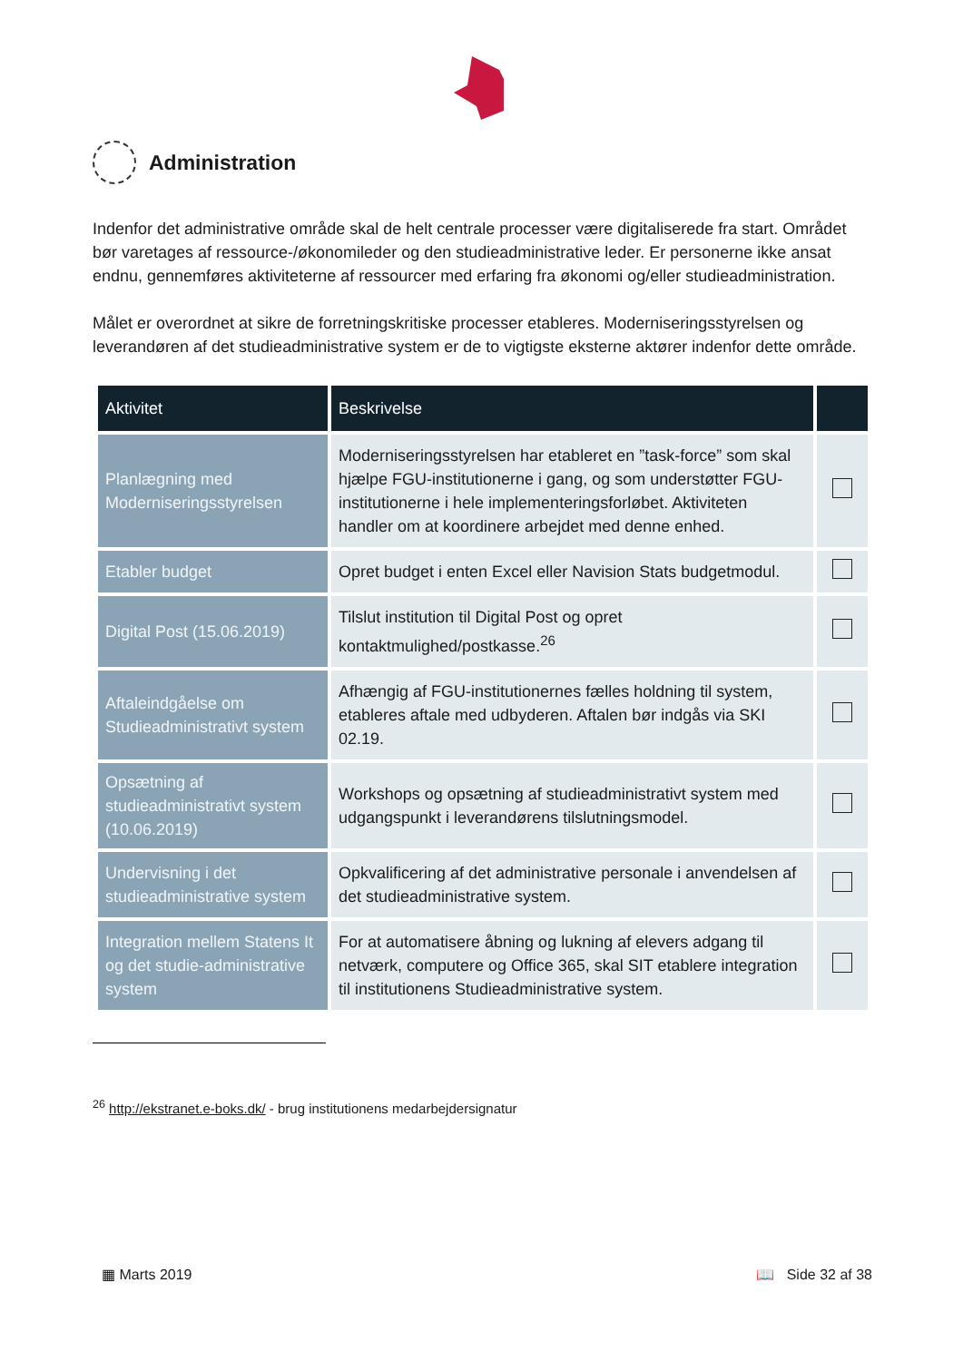Administration
Indenfor det administrative område skal de helt centrale processer være digitaliserede fra start. Området bør varetages af ressource-/økonomileder og den studieadministrative leder. Er personerne ikke ansat endnu, gennemføres aktiviteterne af ressourcer med erfaring fra økonomi og/eller studieadministration.
Målet er overordnet at sikre de forretningskritiske processer etableres. Moderniseringsstyrelsen og leverandøren af det studieadministrative system er de to vigtigste eksterne aktører indenfor dette område.
| Aktivitet | Beskrivelse | |
| --- | --- | --- |
| Planlægning med Moderniseringsstyrelsen | Moderniseringsstyrelsen har etableret en ”task-force” som skal hjælpe FGU-institutionerne i gang, og som understøtter FGU-institutionerne i hele implementeringsforløbet. Aktiviteten handler om at koordinere arbejdet med denne enhed. | |
| Etabler budget | Opret budget i enten Excel eller Navision Stats budgetmodul. | |
| Digital Post (15.06.2019) | Tilslut institution til Digital Post og opret kontaktmulighed/postkasse.<sup>26</sup> | |
| Aftaleindgåelse om Studieadministrativt system | Afhængig af FGU-institutionernes fælles holdning til system, etableres aftale med udbyderen. Aftalen bør indgås via SKI 02.19. | |
| Opsætning af studieadministrativt system (10.06.2019) | Workshops og opsætning af studieadministrativt system med udgangspunkt i leverandørens tilslutningsmodel. | |
| Undervisning i det studieadministrative system | Opkvalificering af det administrative personale i anvendelsen af det studieadministrative system. | |
| Integration mellem Statens It og det studie-administrative system | For at automatisere åbning og lukning af elevers adgang til netværk, computere og Office 365, skal SIT etablere integration til institutionens Studieadministrative system. | |
<sup>26</sup> http://ekstranet.e-boks.dk/ - brug institutionens medarbejdersignatur
▦ Marts 2019 📖 Side 32 af 38